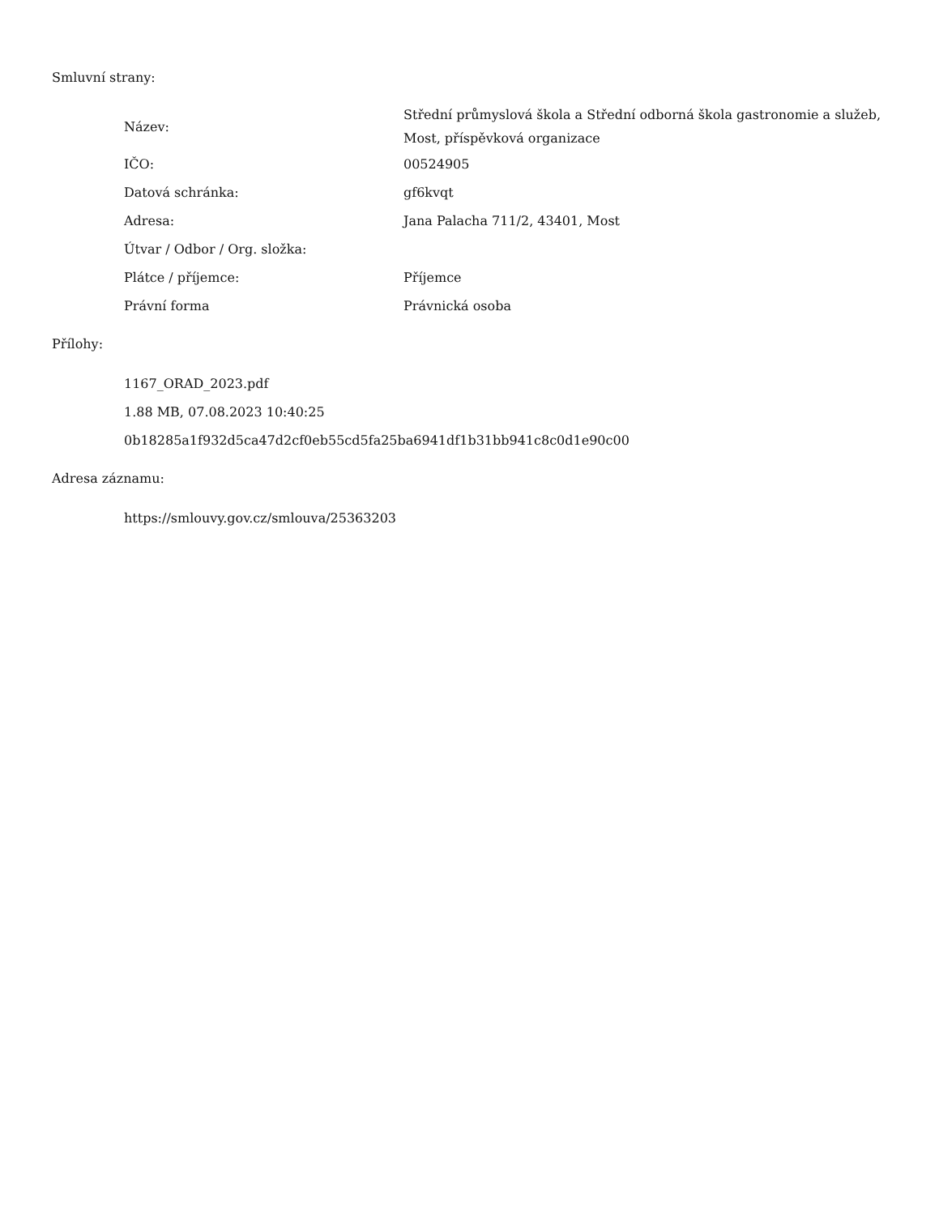Smluvní strany:
| Název: | Střední průmyslová škola a Střední odborná škola gastronomie a služeb, Most, příspěvková organizace |
| IČO: | 00524905 |
| Datová schránka: | gf6kvqt |
| Adresa: | Jana Palacha 711/2, 43401, Most |
| Útvar / Odbor / Org. složka: | |
| Plátce / příjemce: | Příjemce |
| Právní forma | Právnická osoba |
Přílohy:
1167_ORAD_2023.pdf
1.88 MB, 07.08.2023 10:40:25
0b18285a1f932d5ca47d2cf0eb55cd5fa25ba6941df1b31bb941c8c0d1e90c00
Adresa záznamu:
https://smlouvy.gov.cz/smlouva/25363203